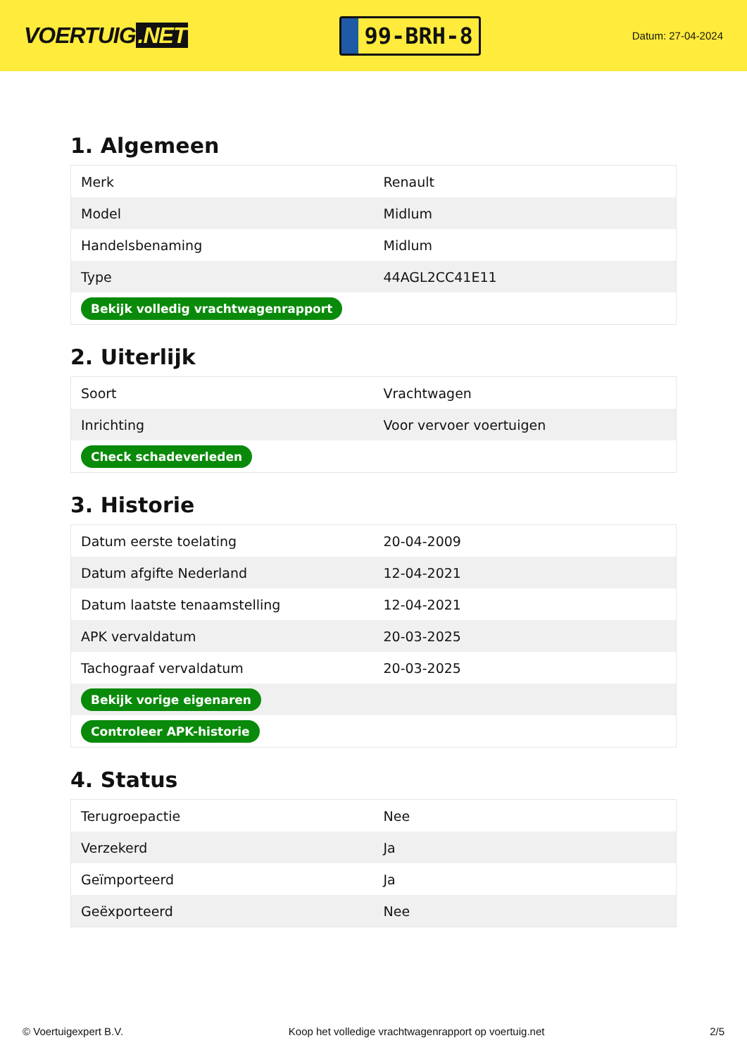VOERTUIG.NET
99-BRH-8
Datum: 27-04-2024
1. Algemeen
| Merk | Renault |
| Model | Midlum |
| Handelsbenaming | Midlum |
| Type | 44AGL2CC41E11 |
| Bekijk volledig vrachtwagenrapport | |
2. Uiterlijk
| Soort | Vrachtwagen |
| Inrichting | Voor vervoer voertuigen |
| Check schadeverleden | |
3. Historie
| Datum eerste toelating | 20-04-2009 |
| Datum afgifte Nederland | 12-04-2021 |
| Datum laatste tenaamstelling | 12-04-2021 |
| APK vervaldatum | 20-03-2025 |
| Tachograaf vervaldatum | 20-03-2025 |
| Bekijk vorige eigenaren | |
| Controleer APK-historie | |
4. Status
| Terugroepactie | Nee |
| Verzekerd | Ja |
| Geïmporteerd | Ja |
| Geëxporteerd | Nee |
© Voertuigexpert B.V. Koop het volledige vrachtwagenrapport op voertuig.net 2/5